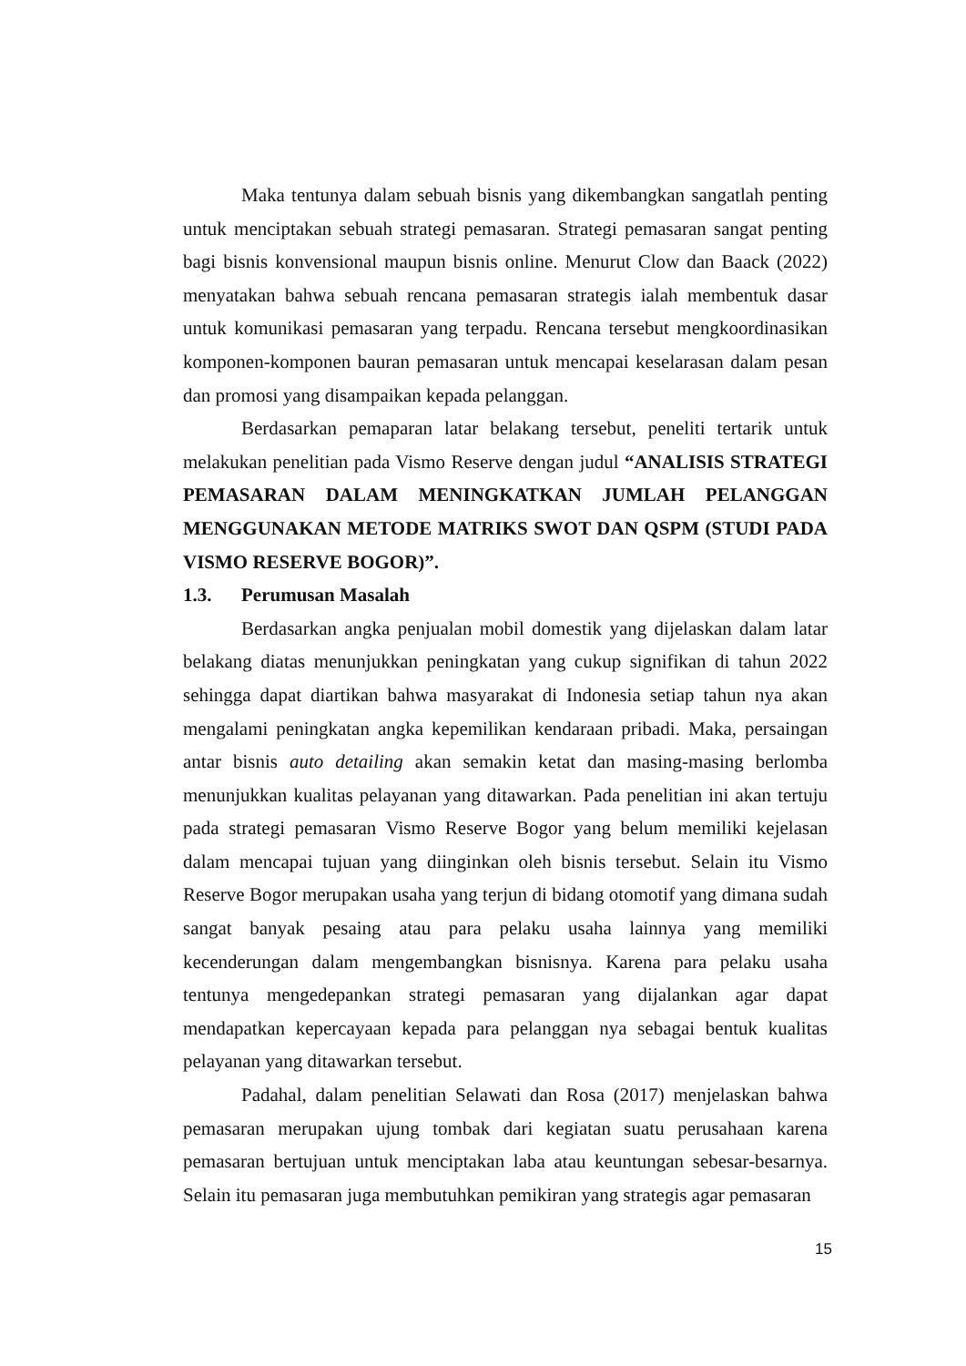Maka tentunya dalam sebuah bisnis yang dikembangkan sangatlah penting untuk menciptakan sebuah strategi pemasaran. Strategi pemasaran sangat penting bagi bisnis konvensional maupun bisnis online. Menurut Clow dan Baack (2022) menyatakan bahwa sebuah rencana pemasaran strategis ialah membentuk dasar untuk komunikasi pemasaran yang terpadu. Rencana tersebut mengkoordinasikan komponen-komponen bauran pemasaran untuk mencapai keselarasan dalam pesan dan promosi yang disampaikan kepada pelanggan.
Berdasarkan pemaparan latar belakang tersebut, peneliti tertarik untuk melakukan penelitian pada Vismo Reserve dengan judul “ANALISIS STRATEGI PEMASARAN DALAM MENINGKATKAN JUMLAH PELANGGAN MENGGUNAKAN METODE MATRIKS SWOT DAN QSPM (STUDI PADA VISMO RESERVE BOGOR)”.
1.3. Perumusan Masalah
Berdasarkan angka penjualan mobil domestik yang dijelaskan dalam latar belakang diatas menunjukkan peningkatan yang cukup signifikan di tahun 2022 sehingga dapat diartikan bahwa masyarakat di Indonesia setiap tahun nya akan mengalami peningkatan angka kepemilikan kendaraan pribadi. Maka, persaingan antar bisnis auto detailing akan semakin ketat dan masing-masing berlomba menunjukkan kualitas pelayanan yang ditawarkan. Pada penelitian ini akan tertuju pada strategi pemasaran Vismo Reserve Bogor yang belum memiliki kejelasan dalam mencapai tujuan yang diinginkan oleh bisnis tersebut. Selain itu Vismo Reserve Bogor merupakan usaha yang terjun di bidang otomotif yang dimana sudah sangat banyak pesaing atau para pelaku usaha lainnya yang memiliki kecenderungan dalam mengembangkan bisnisnya. Karena para pelaku usaha tentunya mengedepankan strategi pemasaran yang dijalankan agar dapat mendapatkan kepercayaan kepada para pelanggan nya sebagai bentuk kualitas pelayanan yang ditawarkan tersebut.
Padahal, dalam penelitian Selawati dan Rosa (2017) menjelaskan bahwa pemasaran merupakan ujung tombak dari kegiatan suatu perusahaan karena pemasaran bertujuan untuk menciptakan laba atau keuntungan sebesar-besarnya. Selain itu pemasaran juga membutuhkan pemikiran yang strategis agar pemasaran
15